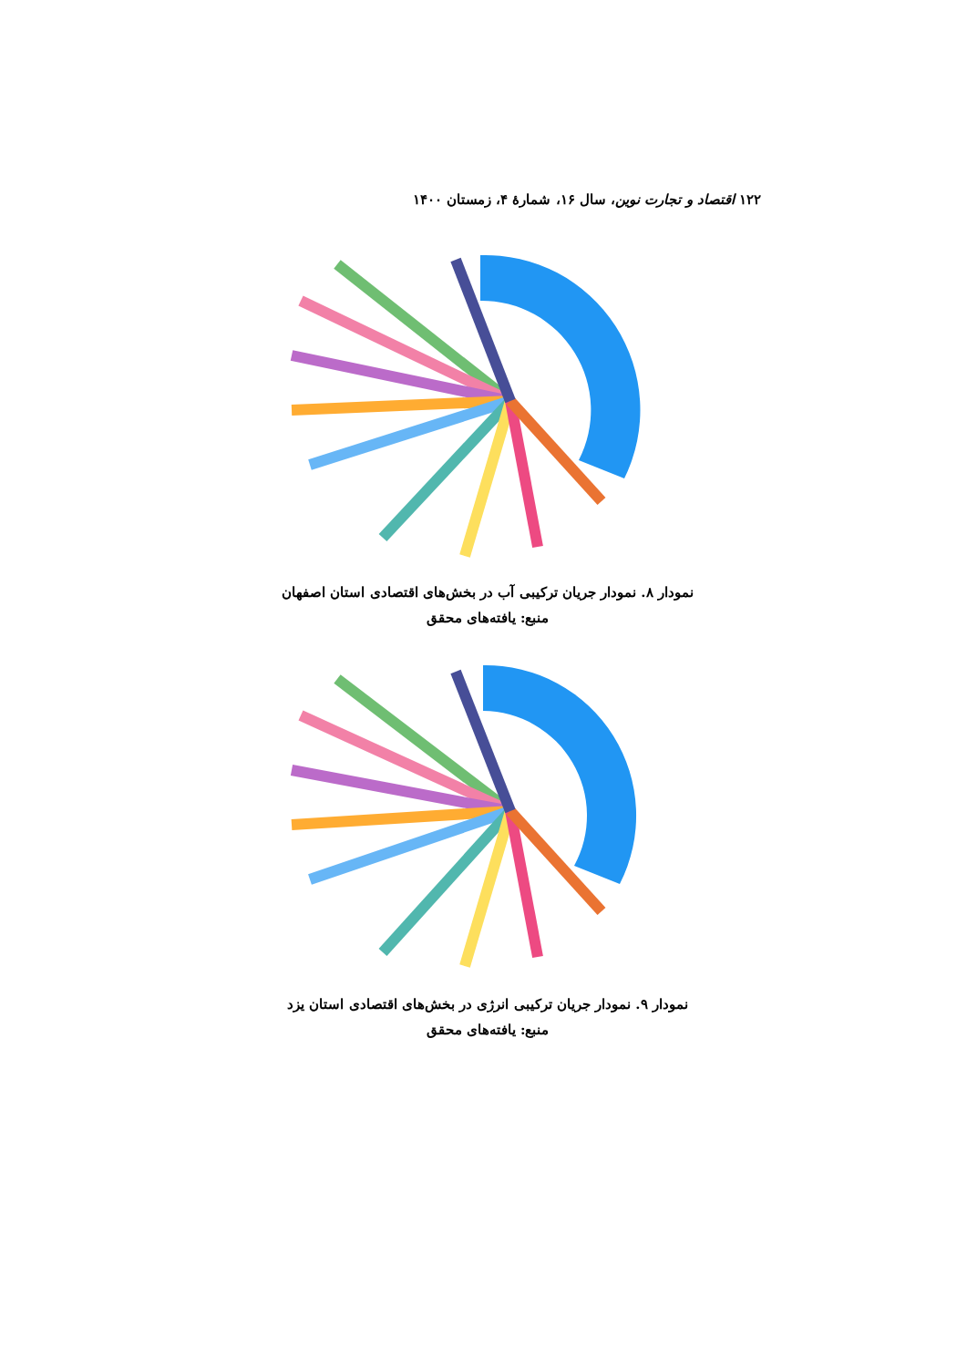۱۲۲ اقتصاد و تجارت نوین، سال ۱۶، شمارهٔ ۴، زمستان ۱۴۰۰
نمودار ۸. نمودار جریان ترکیبی آب در بخش‌های اقتصادی استان اصفهان
منبع: یافته‌های محقق
نمودار ۹. نمودار جریان ترکیبی انرژی در بخش‌های اقتصادی استان یزد
منبع: یافته‌های محقق